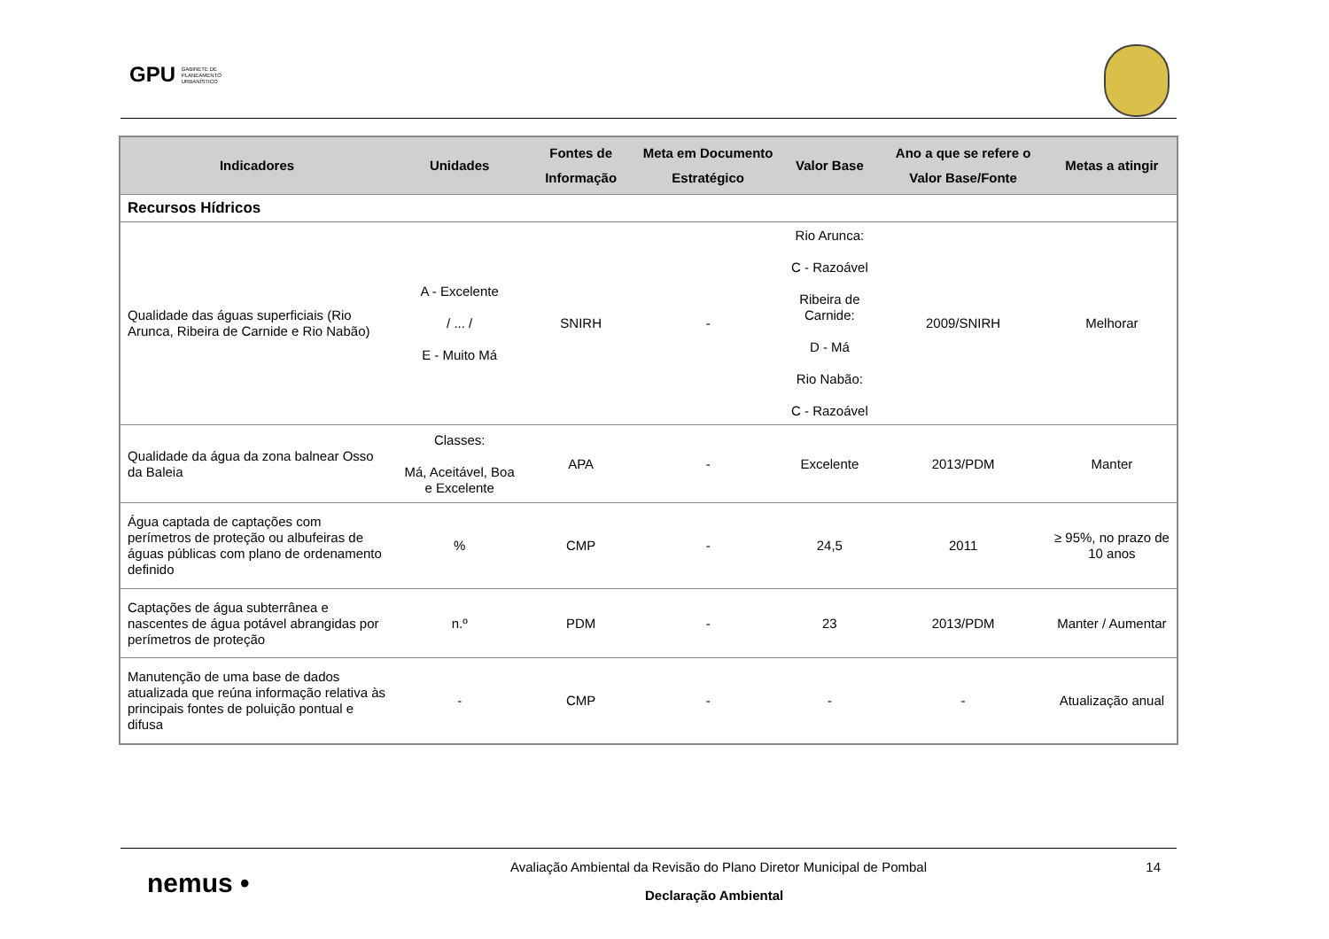GPU GABINETE DE
PLANEAMENTO
URBANÍSTICO
| Indicadores | Unidades | Fontes de Informação | Meta em Documento Estratégico | Valor Base | Ano a que se refere o Valor Base/Fonte | Metas a atingir |
| --- | --- | --- | --- | --- | --- | --- |
| Recursos Hídricos | | | | | | |
| Qualidade das águas superficiais (Rio Arunca, Ribeira de Carnide e Rio Nabão) | A - Excelente / ... / E - Muito Má | SNIRH | - | Rio Arunca: C - Razoável Ribeira de Carnide: D - Má Rio Nabão: C - Razoável | 2009/SNIRH | Melhorar |
| Qualidade da água da zona balnear Osso da Baleia | Classes: Má, Aceitável, Boa e Excelente | APA | - | Excelente | 2013/PDM | Manter |
| Água captada de captações com perímetros de proteção ou albufeiras de águas públicas com plano de ordenamento definido | % | CMP | - | 24,5 | 2011 | ≥ 95%, no prazo de 10 anos |
| Captações de água subterrânea e nascentes de água potável abrangidas por perímetros de proteção | n.º | PDM | - | 23 | 2013/PDM | Manter / Aumentar |
| Manutenção de uma base de dados atualizada que reúna informação relativa às principais fontes de poluição pontual e difusa | - | CMP | - | - | - | Atualização anual |
nemus •
Avaliação Ambiental da Revisão do Plano Diretor Municipal de Pombal
14
Declaração Ambiental